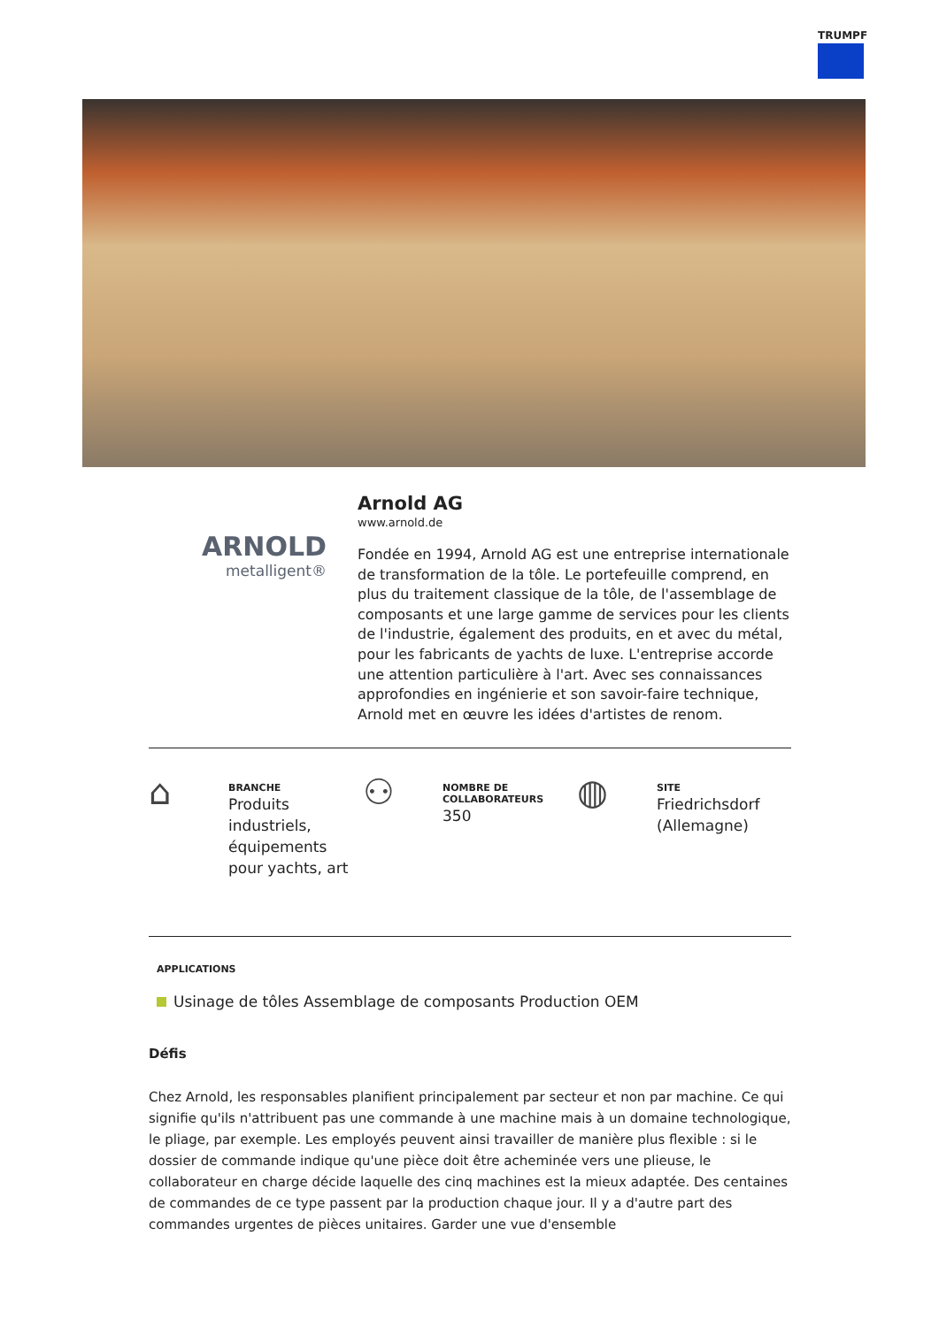TRUMPF
ARNOLD
metalligent®
Arnold AG
www.arnold.de
Fondée en 1994, Arnold AG est une entreprise internationale de transformation de la tôle. Le portefeuille comprend, en plus du traitement classique de la tôle, de l'assemblage de composants et une large gamme de services pour les clients de l'industrie, également des produits, en et avec du métal, pour les fabricants de yachts de luxe. L'entreprise accorde une attention particulière à l'art. Avec ses connaissances approfondies en ingénierie et son savoir-faire technique, Arnold met en œuvre les idées d'artistes de renom.
⌂
BRANCHE
Produits
industriels,
équipements
pour yachts, art
⚇
NOMBRE DE
COLLABORATEURS
350
◍
SITE
Friedrichsdorf
(Allemagne)
APPLICATIONS
Usinage de tôles Assemblage de composants Production OEM
Défis
Chez Arnold, les responsables planifient principalement par secteur et non par machine. Ce qui signifie qu'ils n'attribuent pas une commande à une machine mais à un domaine technologique, le pliage, par exemple. Les employés peuvent ainsi travailler de manière plus flexible : si le dossier de commande indique qu'une pièce doit être acheminée vers une plieuse, le collaborateur en charge décide laquelle des cinq machines est la mieux adaptée. Des centaines de commandes de ce type passent par la production chaque jour. Il y a d'autre part des commandes urgentes de pièces unitaires. Garder une vue d'ensemble